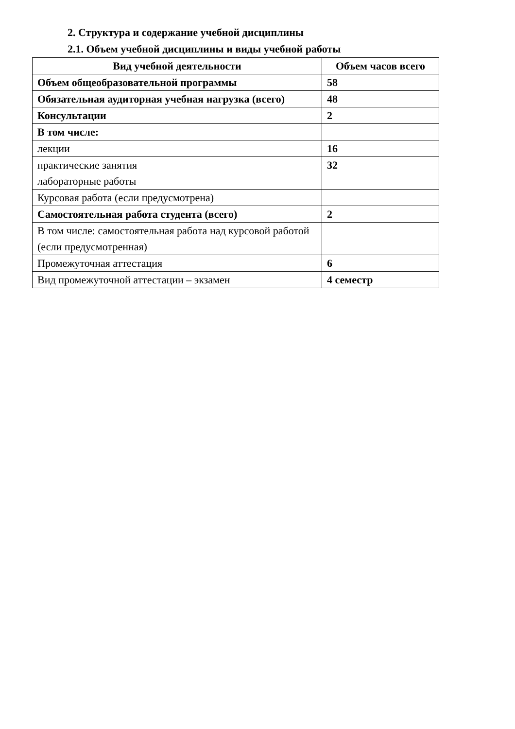2. Структура и содержание учебной дисциплины
2.1. Объем учебной дисциплины и виды учебной работы
| Вид учебной деятельности | Объем часов всего |
| --- | --- |
| Объем общеобразовательной программы | 58 |
| Обязательная аудиторная учебная нагрузка (всего) | 48 |
| Консультации | 2 |
| В том числе: | |
| лекции | 16 |
| практические занятия лабораторные работы | 32 |
| Курсовая работа (если предусмотрена) | |
| Самостоятельная работа студента (всего) | 2 |
| В том числе: самостоятельная работа над курсовой работой (если предусмотренная) | |
| Промежуточная аттестация | 6 |
| Вид промежуточной аттестации – экзамен | 4 семестр |